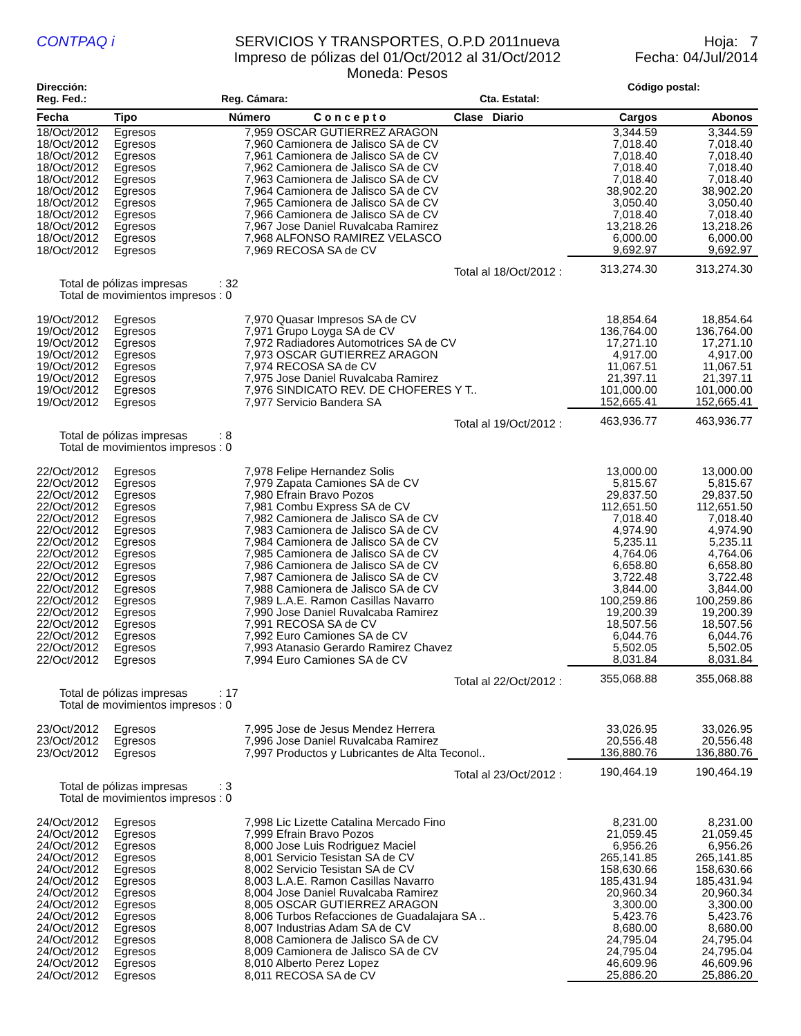CONTPAQ i
SERVICIOS Y TRANSPORTES, O.P.D 2011nueva
Impreso de pólizas del 01/Oct/2012 al 31/Oct/2012
Moneda: Pesos
Hoja: 7
Fecha: 04/Jul/2014
Dirección: Código postal:
Reg. Fed.: Reg. Cámara: Cta. Estatal:
| Fecha | Tipo | Número C o n c e p t o Clase Diario | Cargos | Abonos |
| --- | --- | --- | --- | --- |
| 18/Oct/2012 | Egresos | 7,959 OSCAR GUTIERREZ ARAGON | 3,344.59 | 3,344.59 |
| 18/Oct/2012 | Egresos | 7,960 Camionera de Jalisco SA de CV | 7,018.40 | 7,018.40 |
| 18/Oct/2012 | Egresos | 7,961 Camionera de Jalisco SA de CV | 7,018.40 | 7,018.40 |
| 18/Oct/2012 | Egresos | 7,962 Camionera de Jalisco SA de CV | 7,018.40 | 7,018.40 |
| 18/Oct/2012 | Egresos | 7,963 Camionera de Jalisco SA de CV | 7,018.40 | 7,018.40 |
| 18/Oct/2012 | Egresos | 7,964 Camionera de Jalisco SA de CV | 38,902.20 | 38,902.20 |
| 18/Oct/2012 | Egresos | 7,965 Camionera de Jalisco SA de CV | 3,050.40 | 3,050.40 |
| 18/Oct/2012 | Egresos | 7,966 Camionera de Jalisco SA de CV | 7,018.40 | 7,018.40 |
| 18/Oct/2012 | Egresos | 7,967 Jose Daniel Ruvalcaba Ramirez | 13,218.26 | 13,218.26 |
| 18/Oct/2012 | Egresos | 7,968 ALFONSO RAMIREZ VELASCO | 6,000.00 | 6,000.00 |
| 18/Oct/2012 | Egresos | 7,969 RECOSA SA de CV | 9,692.97 | 9,692.97 |
| Total al 18/Oct/2012 : | | | 313,274.30 | 313,274.30 |
| Total de pólizas impresas : 32 Total de movimientos impresos : 0 | | | | |
| 19/Oct/2012 | Egresos | 7,970 Quasar Impresos SA de CV | 18,854.64 | 18,854.64 |
| 19/Oct/2012 | Egresos | 7,971 Grupo Loyga SA de CV | 136,764.00 | 136,764.00 |
| 19/Oct/2012 | Egresos | 7,972 Radiadores Automotrices SA de CV | 17,271.10 | 17,271.10 |
| 19/Oct/2012 | Egresos | 7,973 OSCAR GUTIERREZ ARAGON | 4,917.00 | 4,917.00 |
| 19/Oct/2012 | Egresos | 7,974 RECOSA SA de CV | 11,067.51 | 11,067.51 |
| 19/Oct/2012 | Egresos | 7,975 Jose Daniel Ruvalcaba Ramirez | 21,397.11 | 21,397.11 |
| 19/Oct/2012 | Egresos | 7,976 SINDICATO REV. DE CHOFERES Y T.. | 101,000.00 | 101,000.00 |
| 19/Oct/2012 | Egresos | 7,977 Servicio Bandera SA | 152,665.41 | 152,665.41 |
| Total al 19/Oct/2012 : | | | 463,936.77 | 463,936.77 |
| Total de pólizas impresas : 8 Total de movimientos impresos : 0 | | | | |
| 22/Oct/2012 | Egresos | 7,978 Felipe Hernandez Solis | 13,000.00 | 13,000.00 |
| 22/Oct/2012 | Egresos | 7,979 Zapata Camiones SA de CV | 5,815.67 | 5,815.67 |
| 22/Oct/2012 | Egresos | 7,980 Efrain Bravo Pozos | 29,837.50 | 29,837.50 |
| 22/Oct/2012 | Egresos | 7,981 Combu Express SA de CV | 112,651.50 | 112,651.50 |
| 22/Oct/2012 | Egresos | 7,982 Camionera de Jalisco SA de CV | 7,018.40 | 7,018.40 |
| 22/Oct/2012 | Egresos | 7,983 Camionera de Jalisco SA de CV | 4,974.90 | 4,974.90 |
| 22/Oct/2012 | Egresos | 7,984 Camionera de Jalisco SA de CV | 5,235.11 | 5,235.11 |
| 22/Oct/2012 | Egresos | 7,985 Camionera de Jalisco SA de CV | 4,764.06 | 4,764.06 |
| 22/Oct/2012 | Egresos | 7,986 Camionera de Jalisco SA de CV | 6,658.80 | 6,658.80 |
| 22/Oct/2012 | Egresos | 7,987 Camionera de Jalisco SA de CV | 3,722.48 | 3,722.48 |
| 22/Oct/2012 | Egresos | 7,988 Camionera de Jalisco SA de CV | 3,844.00 | 3,844.00 |
| 22/Oct/2012 | Egresos | 7,989 L.A.E. Ramon Casillas Navarro | 100,259.86 | 100,259.86 |
| 22/Oct/2012 | Egresos | 7,990 Jose Daniel Ruvalcaba Ramirez | 19,200.39 | 19,200.39 |
| 22/Oct/2012 | Egresos | 7,991 RECOSA SA de CV | 18,507.56 | 18,507.56 |
| 22/Oct/2012 | Egresos | 7,992 Euro Camiones SA de CV | 6,044.76 | 6,044.76 |
| 22/Oct/2012 | Egresos | 7,993 Atanasio Gerardo Ramirez Chavez | 5,502.05 | 5,502.05 |
| 22/Oct/2012 | Egresos | 7,994 Euro Camiones SA de CV | 8,031.84 | 8,031.84 |
| Total al 22/Oct/2012 : | | | 355,068.88 | 355,068.88 |
| Total de pólizas impresas : 17 Total de movimientos impresos : 0 | | | | |
| 23/Oct/2012 | Egresos | 7,995 Jose de Jesus Mendez Herrera | 33,026.95 | 33,026.95 |
| 23/Oct/2012 | Egresos | 7,996 Jose Daniel Ruvalcaba Ramirez | 20,556.48 | 20,556.48 |
| 23/Oct/2012 | Egresos | 7,997 Productos y Lubricantes de Alta Teconol.. | 136,880.76 | 136,880.76 |
| Total al 23/Oct/2012 : | | | 190,464.19 | 190,464.19 |
| Total de pólizas impresas : 3 Total de movimientos impresos : 0 | | | | |
| 24/Oct/2012 | Egresos | 7,998 Lic Lizette Catalina Mercado Fino | 8,231.00 | 8,231.00 |
| 24/Oct/2012 | Egresos | 7,999 Efrain Bravo Pozos | 21,059.45 | 21,059.45 |
| 24/Oct/2012 | Egresos | 8,000 Jose Luis Rodriguez Maciel | 6,956.26 | 6,956.26 |
| 24/Oct/2012 | Egresos | 8,001 Servicio Tesistan SA de CV | 265,141.85 | 265,141.85 |
| 24/Oct/2012 | Egresos | 8,002 Servicio Tesistan SA de CV | 158,630.66 | 158,630.66 |
| 24/Oct/2012 | Egresos | 8,003 L.A.E. Ramon Casillas Navarro | 185,431.94 | 185,431.94 |
| 24/Oct/2012 | Egresos | 8,004 Jose Daniel Ruvalcaba Ramirez | 20,960.34 | 20,960.34 |
| 24/Oct/2012 | Egresos | 8,005 OSCAR GUTIERREZ ARAGON | 3,300.00 | 3,300.00 |
| 24/Oct/2012 | Egresos | 8,006 Turbos Refacciones de Guadalajara SA .. | 5,423.76 | 5,423.76 |
| 24/Oct/2012 | Egresos | 8,007 Industrias Adam SA de CV | 8,680.00 | 8,680.00 |
| 24/Oct/2012 | Egresos | 8,008 Camionera de Jalisco SA de CV | 24,795.04 | 24,795.04 |
| 24/Oct/2012 | Egresos | 8,009 Camionera de Jalisco SA de CV | 24,795.04 | 24,795.04 |
| 24/Oct/2012 | Egresos | 8,010 Alberto Perez Lopez | 46,609.96 | 46,609.96 |
| 24/Oct/2012 | Egresos | 8,011 RECOSA SA de CV | 25,886.20 | 25,886.20 |